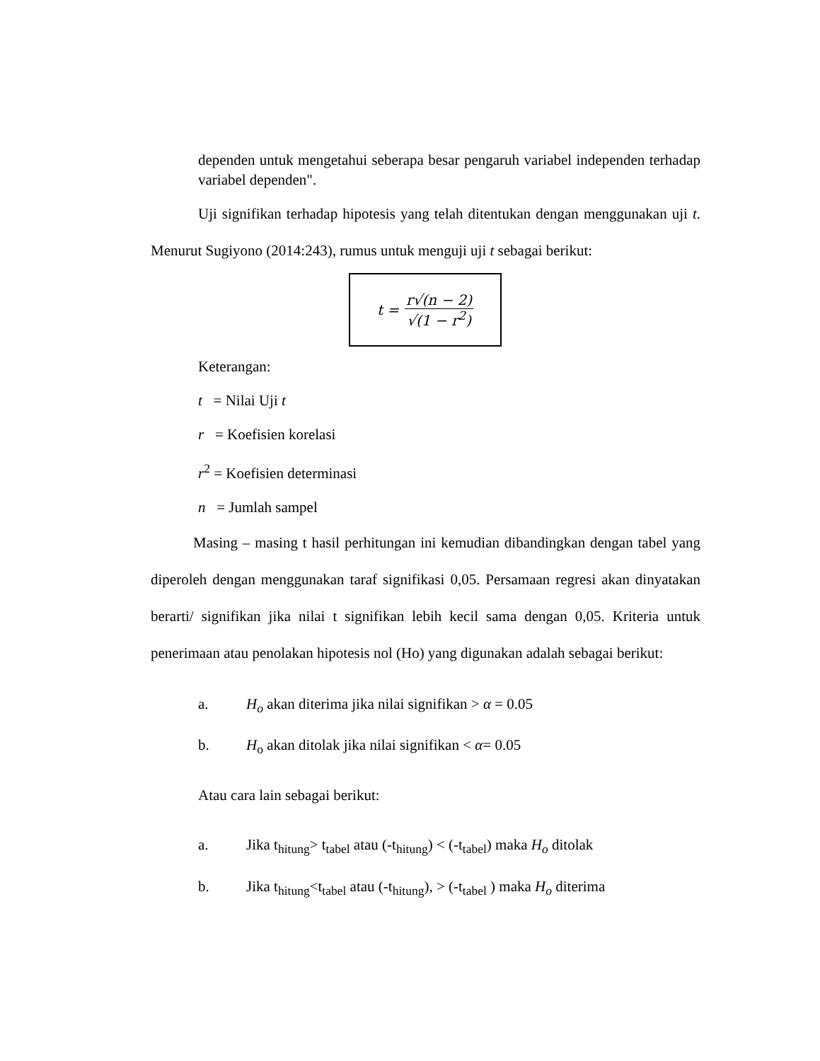dependen untuk mengetahui seberapa besar pengaruh variabel independen terhadap variabel dependen".
Uji signifikan terhadap hipotesis yang telah ditentukan dengan menggunakan uji t. Menurut Sugiyono (2014:243), rumus untuk menguji uji t sebagai berikut:
t =
r√(n − 2)
√(1 − r<sup>2</sup>)
Keterangan:
t = Nilai Uji t
r = Koefisien korelasi
r<sup>2</sup> = Koefisien determinasi
n = Jumlah sampel
Masing – masing t hasil perhitungan ini kemudian dibandingkan dengan tabel yang diperoleh dengan menggunakan taraf signifikasi 0,05. Persamaan regresi akan dinyatakan berarti/ signifikan jika nilai t signifikan lebih kecil sama dengan 0,05. Kriteria untuk penerimaan atau penolakan hipotesis nol (Ho) yang digunakan adalah sebagai berikut:
a. H<sub>o</sub> akan diterima jika nilai signifikan > α = 0.05
b. H<sub>o</sub> akan ditolak jika nilai signifikan < α= 0.05
Atau cara lain sebagai berikut:
a. Jika t<sub>hitung</sub>> t<sub>tabel</sub> atau (-t<sub>hitung</sub>) < (-t<sub>tabel</sub>) maka H<sub>o</sub> ditolak
b. Jika t<sub>hitung</sub><t<sub>tabel</sub> atau (-t<sub>hitung</sub>), > (-t<sub>tabel</sub> ) maka H<sub>o</sub> diterima